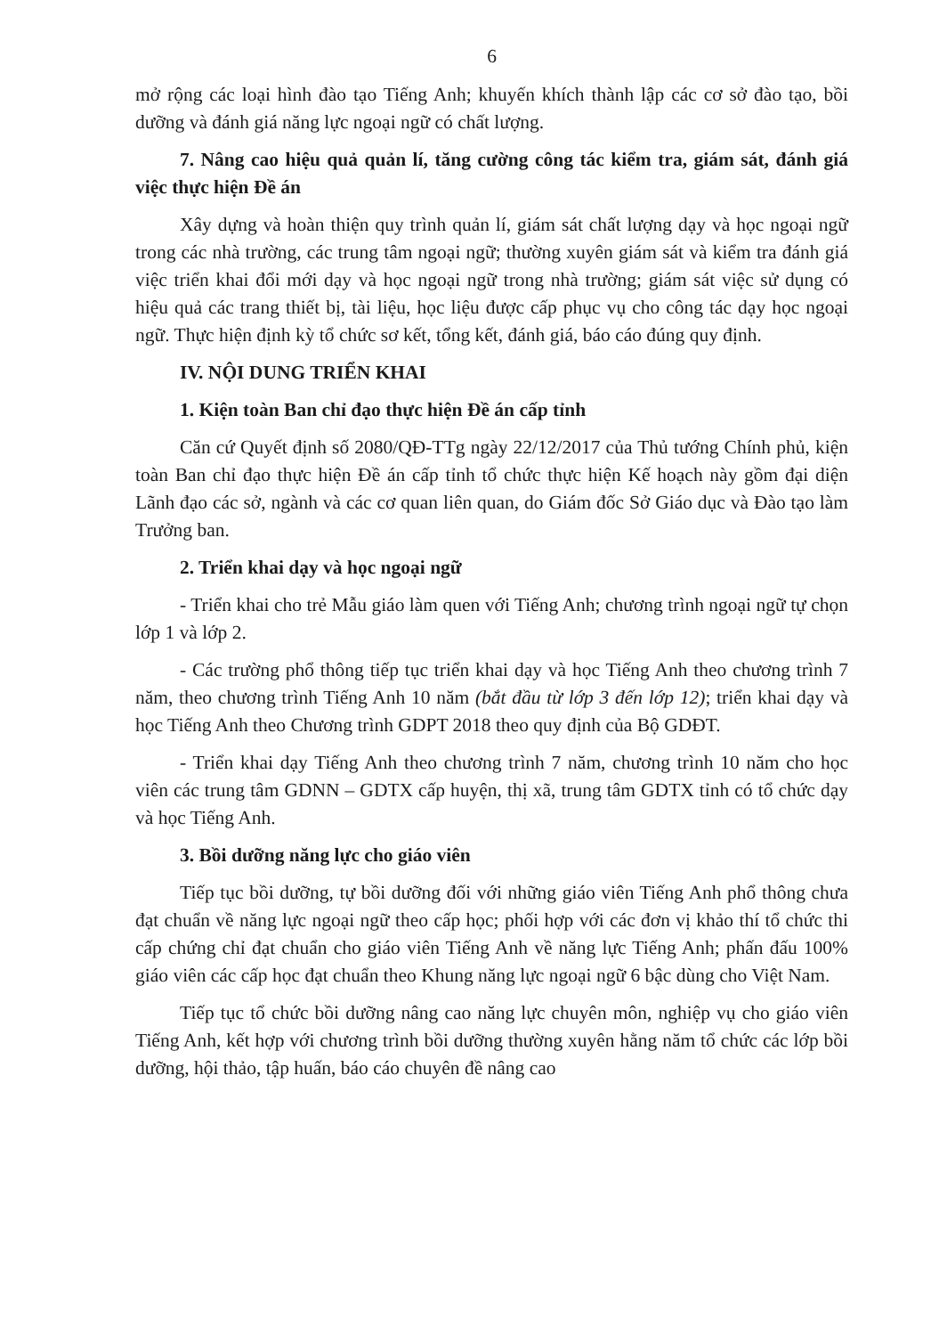6
mở rộng các loại hình đào tạo Tiếng Anh; khuyến khích thành lập các cơ sở đào tạo, bồi dưỡng và đánh giá năng lực ngoại ngữ có chất lượng.
7. Nâng cao hiệu quả quản lí, tăng cường công tác kiểm tra, giám sát, đánh giá việc thực hiện Đề án
Xây dựng và hoàn thiện quy trình quản lí, giám sát chất lượng dạy và học ngoại ngữ trong các nhà trường, các trung tâm ngoại ngữ; thường xuyên giám sát và kiểm tra đánh giá việc triển khai đổi mới dạy và học ngoại ngữ trong nhà trường; giám sát việc sử dụng có hiệu quả các trang thiết bị, tài liệu, học liệu được cấp phục vụ cho công tác dạy học ngoại ngữ. Thực hiện định kỳ tổ chức sơ kết, tổng kết, đánh giá, báo cáo đúng quy định.
IV. NỘI DUNG TRIỂN KHAI
1. Kiện toàn Ban chỉ đạo thực hiện Đề án cấp tỉnh
Căn cứ Quyết định số 2080/QĐ-TTg ngày 22/12/2017 của Thủ tướng Chính phủ, kiện toàn Ban chỉ đạo thực hiện Đề án cấp tỉnh tổ chức thực hiện Kế hoạch này gồm đại diện Lãnh đạo các sở, ngành và các cơ quan liên quan, do Giám đốc Sở Giáo dục và Đào tạo làm Trưởng ban.
2. Triển khai dạy và học ngoại ngữ
- Triển khai cho trẻ Mẫu giáo làm quen với Tiếng Anh; chương trình ngoại ngữ tự chọn lớp 1 và lớp 2.
- Các trường phổ thông tiếp tục triển khai dạy và học Tiếng Anh theo chương trình 7 năm, theo chương trình Tiếng Anh 10 năm (bắt đầu từ lớp 3 đến lớp 12); triển khai dạy và học Tiếng Anh theo Chương trình GDPT 2018 theo quy định của Bộ GDĐT.
- Triển khai dạy Tiếng Anh theo chương trình 7 năm, chương trình 10 năm cho học viên các trung tâm GDNN – GDTX cấp huyện, thị xã, trung tâm GDTX tỉnh có tổ chức dạy và học Tiếng Anh.
3. Bồi dưỡng năng lực cho giáo viên
Tiếp tục bồi dưỡng, tự bồi dưỡng đối với những giáo viên Tiếng Anh phổ thông chưa đạt chuẩn về năng lực ngoại ngữ theo cấp học; phối hợp với các đơn vị khảo thí tổ chức thi cấp chứng chỉ đạt chuẩn cho giáo viên Tiếng Anh về năng lực Tiếng Anh; phấn đấu 100% giáo viên các cấp học đạt chuẩn theo Khung năng lực ngoại ngữ 6 bậc dùng cho Việt Nam.
Tiếp tục tổ chức bồi dưỡng nâng cao năng lực chuyên môn, nghiệp vụ cho giáo viên Tiếng Anh, kết hợp với chương trình bồi dưỡng thường xuyên hằng năm tổ chức các lớp bồi dưỡng, hội thảo, tập huấn, báo cáo chuyên đề nâng cao